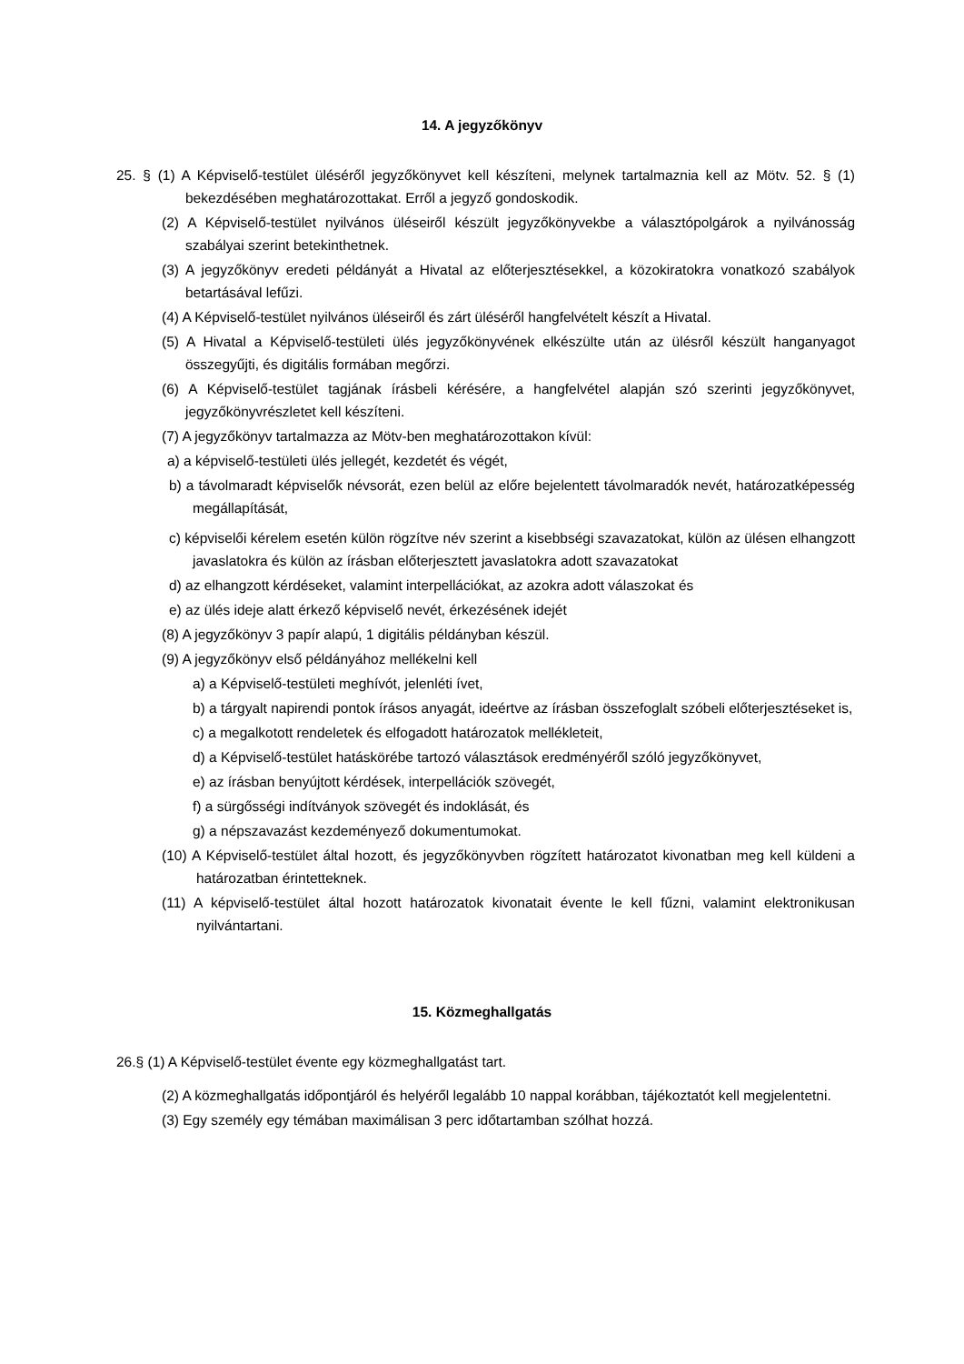14. A jegyzőkönyv
25. § (1) A Képviselő-testület üléséről jegyzőkönyvet kell készíteni, melynek tartalmaznia kell az Mötv. 52. § (1) bekezdésében meghatározottakat. Erről a jegyző gondoskodik.
(2) A Képviselő-testület nyilvános üléseiről készült jegyzőkönyvekbe a választópolgárok a nyilvánosság szabályai szerint betekinthetnek.
(3) A jegyzőkönyv eredeti példányát a Hivatal az előterjesztésekkel, a közokiratokra vonatkozó szabályok betartásával lefűzi.
(4) A Képviselő-testület nyilvános üléseiről és zárt üléséről hangfelvételt készít a Hivatal.
(5) A Hivatal a Képviselő-testületi ülés jegyzőkönyvének elkészülte után az ülésről készült hanganyagot összegyűjti, és digitális formában megőrzi.
(6) A Képviselő-testület tagjának írásbeli kérésére, a hangfelvétel alapján szó szerinti jegyzőkönyvet, jegyzőkönyvrészletet kell készíteni.
(7) A jegyzőkönyv tartalmazza az Mötv-ben meghatározottakon kívül:
a) a képviselő-testületi ülés jellegét, kezdetét és végét,
b) a távolmaradt képviselők névsorát, ezen belül az előre bejelentett távolmaradók nevét, határozatképesség megállapítását,
c) képviselői kérelem esetén külön rögzítve név szerint a kisebbségi szavazatokat, külön az ülésen elhangzott javaslatokra és külön az írásban előterjesztett javaslatokra adott szavazatokat
d) az elhangzott kérdéseket, valamint interpellációkat, az azokra adott válaszokat és
e) az ülés ideje alatt érkező képviselő nevét, érkezésének idejét
(8) A jegyzőkönyv 3 papír alapú, 1 digitális példányban készül.
(9) A jegyzőkönyv első példányához mellékelni kell
a) a Képviselő-testületi meghívót, jelenléti ívet,
b) a tárgyalt napirendi pontok írásos anyagát, ideértve az írásban összefoglalt szóbeli előterjesztéseket is,
c) a megalkotott rendeletek és elfogadott határozatok mellékleteit,
d) a Képviselő-testület hatáskörébe tartozó választások eredményéről szóló jegyzőkönyvet,
e) az írásban benyújtott kérdések, interpellációk szövegét,
f) a sürgősségi indítványok szövegét és indoklását, és
g) a népszavazást kezdeményező dokumentumokat.
(10) A Képviselő-testület által hozott, és jegyzőkönyvben rögzített határozatot kivonatban meg kell küldeni a határozatban érintetteknek.
(11) A képviselő-testület által hozott határozatok kivonatait évente le kell fűzni, valamint elektronikusan nyilvántartani.
15. Közmeghallgatás
26.§ (1) A Képviselő-testület évente egy közmeghallgatást tart.
(2) A közmeghallgatás időpontjáról és helyéről legalább 10 nappal korábban, tájékoztatót kell megjelentetni.
(3) Egy személy egy témában maximálisan 3 perc időtartamban szólhat hozzá.